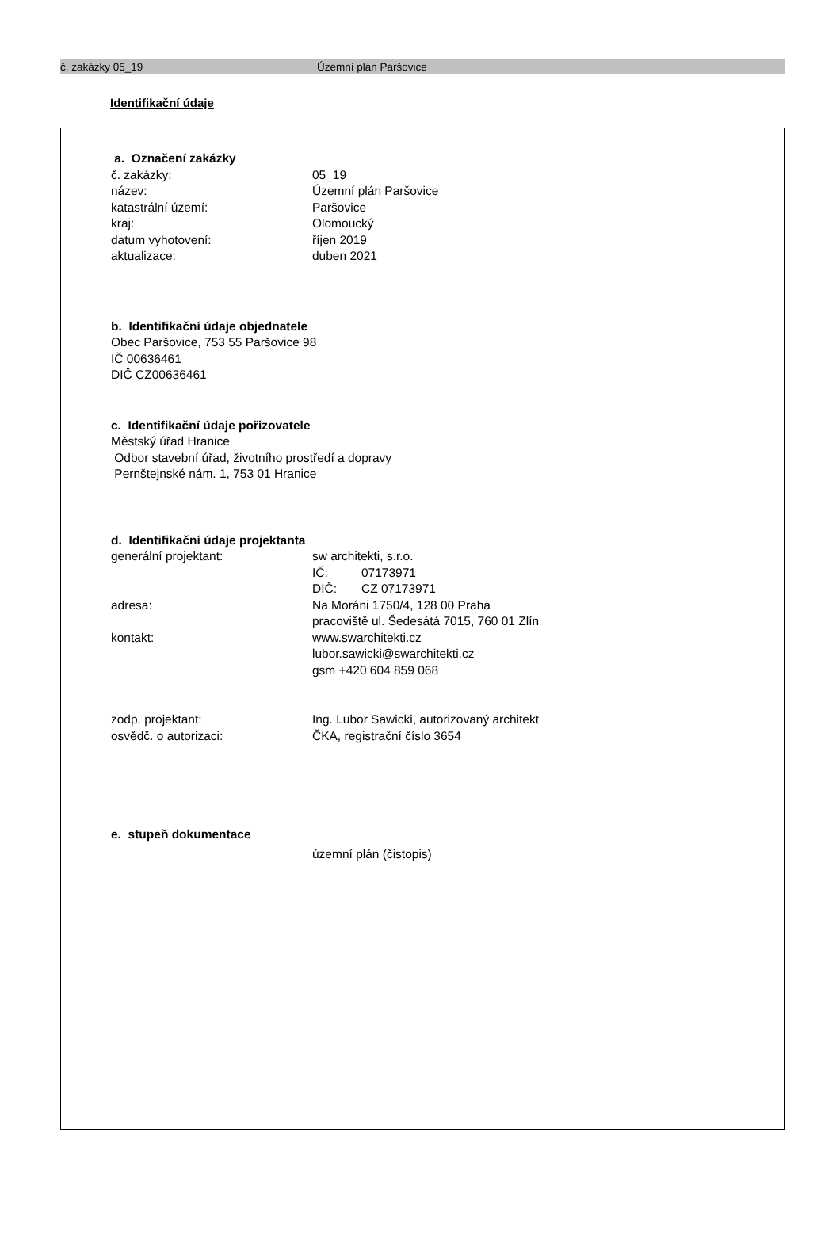č. zakázky 05_19 Územní plán Paršovice
Identifikační údaje
a. Označení zakázky
č. zakázky: 05_19
název: Územní plán Paršovice
katastrální území: Paršovice
kraj: Olomoucký
datum vyhotovení: říjen 2019
aktualizace: duben 2021
b. Identifikační údaje objednatele
Obec Paršovice, 753 55 Paršovice 98
IČ 00636461
DIČ CZ00636461
c. Identifikační údaje pořizovatele
Městský úřad Hranice
Odbor stavební úřad, životního prostředí a dopravy
Pernštejnské nám. 1, 753 01 Hranice
d. Identifikační údaje projektanta
generální projektant: sw architekti, s.r.o.
IČ: 07173971
DIČ: CZ 07173971
adresa: Na Moráni 1750/4, 128 00 Praha
pracoviště ul. Šedesátá 7015, 760 01 Zlín
kontakt: www.swarchitekti.cz
lubor.sawicki@swarchitekti.cz
gsm +420 604 859 068
zodp. projektant: Ing. Lubor Sawicki, autorizovaný architekt
osvědč. o autorizaci: ČKA, registrační číslo 3654
e. stupeň dokumentace
územní plán (čistopis)